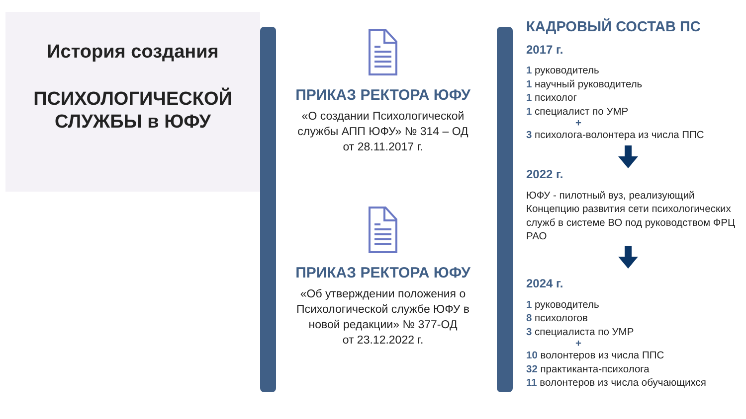История создания
ПСИХОЛОГИЧЕСКОЙ
СЛУЖБЫ в ЮФУ
ПРИКАЗ РЕКТОРА ЮФУ
«О создании Психологической службы АПП ЮФУ» № 314 – ОД
от 28.11.2017 г.
ПРИКАЗ РЕКТОРА ЮФУ
«Об утверждении положения о Психологической службе ЮФУ в новой редакции» № 377-ОД
от 23.12.2022 г.
КАДРОВЫЙ СОСТАВ ПС
2017 г.
1 руководитель
1 научный руководитель
1 психолог
1 специалист по УМР
+
3 психолога-волонтера из числа ППС
2022 г.
ЮФУ - пилотный вуз, реализующий Концепцию развития сети психологических служб в системе ВО под руководством ФРЦ РАО
2024 г.
1 руководитель
8 психологов
3 специалиста по УМР
+
10 волонтеров из числа ППС
32 практиканта-психолога
11 волонтеров из числа обучающихся